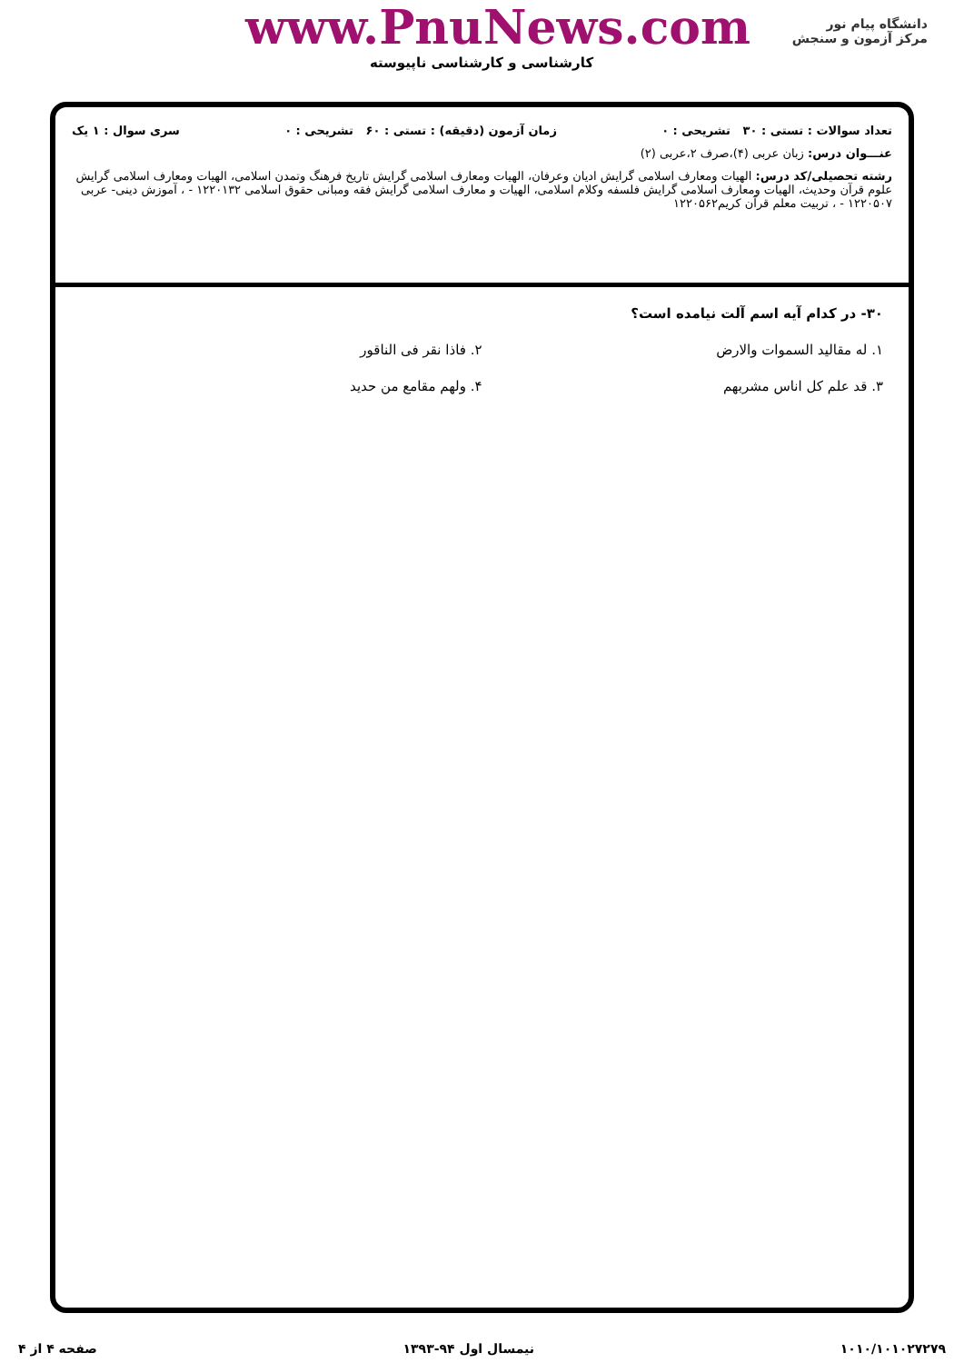دانشگاه پیام نور
مرکز آزمون و سنجش
www.PnuNews.com
کارشناسی و کارشناسی ناپیوسته
تعداد سوالات : تستی : ۳۰ تشریحی : ۰ زمان آزمون (دقیقه) : تستی : ۶۰ تشریحی : ۰ سری سوال : ۱ یک
عنـــوان درس: زبان عربی (۴)،صرف ۲،عربی (۲)
رشته تحصیلی/کد درس: الهیات ومعارف اسلامی گرایش ادیان وعرفان، الهیات ومعارف اسلامی گرایش تاریخ فرهنگ وتمدن اسلامی، الهیات ومعارف اسلامی گرایش علوم قرآن وحدیث، الهیات ومعارف اسلامی گرایش فلسفه وکلام اسلامی، الهیات و معارف اسلامی گرایش فقه ومبانی حقوق اسلامی ۱۲۲۰۱۳۲ - ، آموزش دینی- عربی ۱۲۲۰۵۰۷ - ، تربیت معلم قرآن کریم۱۲۲۰۵۶۲
۳۰- در کدام آیه اسم آلت نیامده است؟
۱. له مقالید السموات والارض
۲. فاذا نقر فی الناقور
۳. قد علم کل اناس مشربهم
۴. ولهم مقامع من حدید
۱۰۱۰/۱۰۱۰۲۷۲۷۹ نیمسال اول ۹۴-۱۳۹۳ صفحه ۴ از ۴